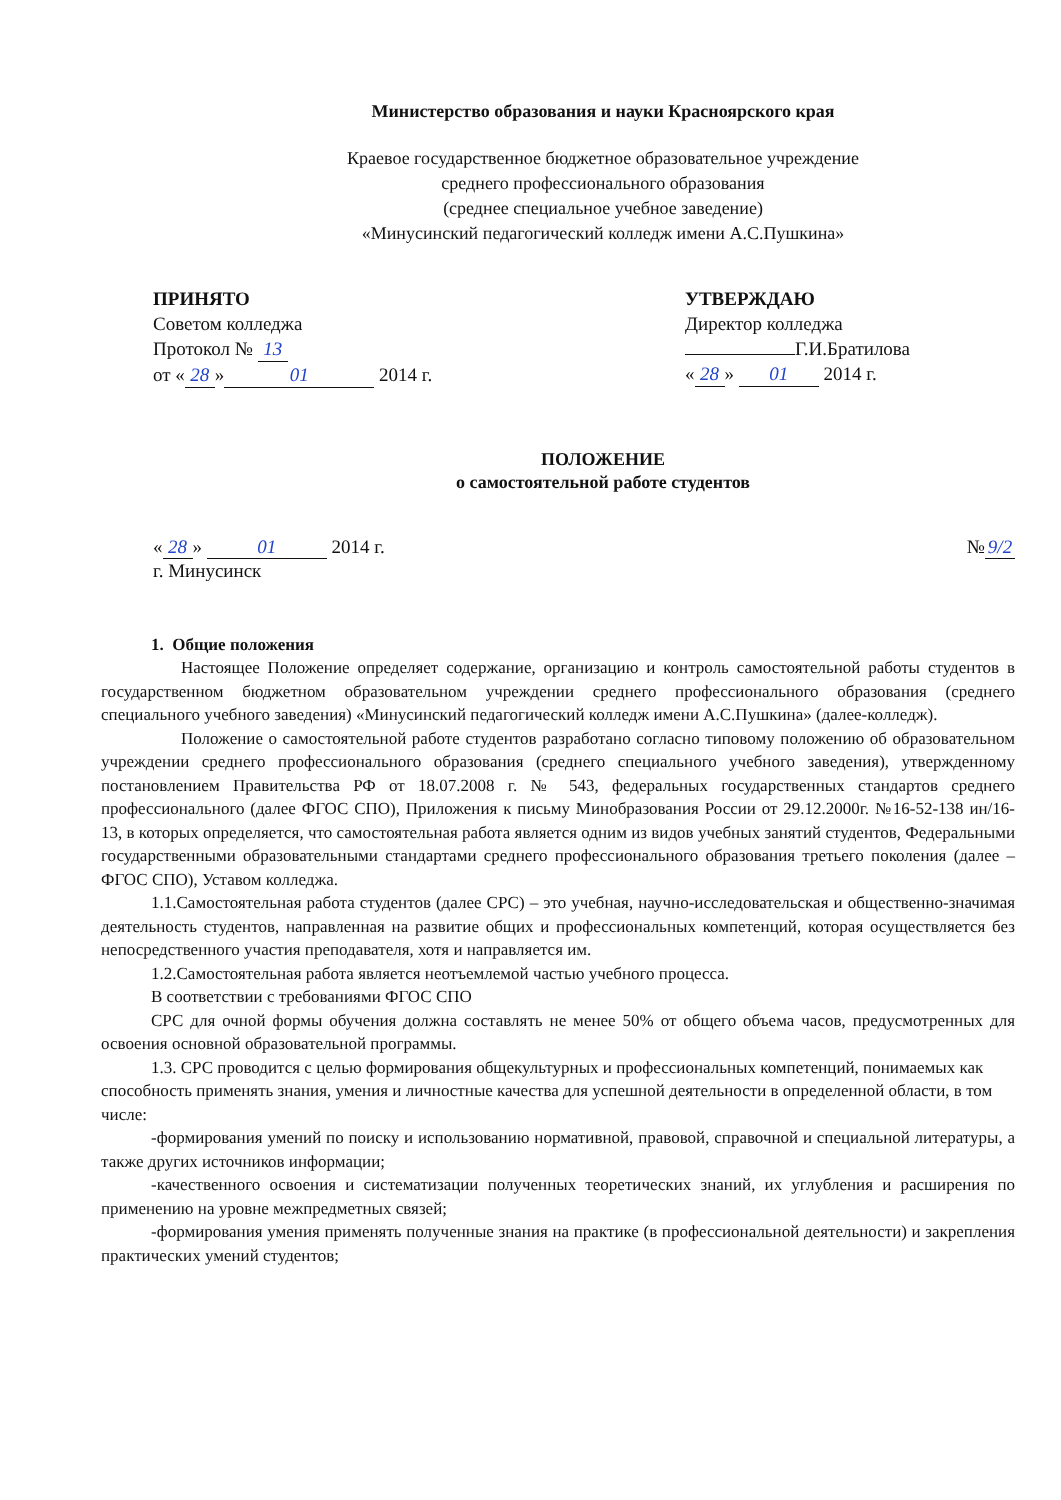Министерство образования и науки Красноярского края
Краевое государственное бюджетное образовательное учреждение
среднего профессионального образования
(среднее специальное учебное заведение)
«Минусинский педагогический колледж имени А.С.Пушкина»
ПРИНЯТО
Советом колледжа
Протокол № 13
от « 28 » 01 2014 г.
УТВЕРЖДАЮ
Директор колледжа
Г.И.Братилова
« 28 » 01 2014 г.
ПОЛОЖЕНИЕ
о самостоятельной работе студентов
« 28 » 01 2014 г.
г. Минусинск
№ 9/2
1. Общие положения
Настоящее Положение определяет содержание, организацию и контроль самостоятельной работы студентов в государственном бюджетном образовательном учреждении среднего профессионального образования (среднего специального учебного заведения) «Минусинский педагогический колледж имени А.С.Пушкина» (далее-колледж).
Положение о самостоятельной работе студентов разработано согласно типовому положению об образовательном учреждении среднего профессионального образования (среднего специального учебного заведения), утвержденному постановлением Правительства РФ от 18.07.2008 г. № 543, федеральных государственных стандартов среднего профессионального (далее ФГОС СПО), Приложения к письму Минобразования России от 29.12.2000г. №16-52-138 ин/16-13, в которых определяется, что самостоятельная работа является одним из видов учебных занятий студентов, Федеральными государственными образовательными стандартами среднего профессионального образования третьего поколения (далее – ФГОС СПО), Уставом колледжа.
1.1.Самостоятельная работа студентов (далее СРС) – это учебная, научно-исследовательская и общественно-значимая деятельность студентов, направленная на развитие общих и профессиональных компетенций, которая осуществляется без непосредственного участия преподавателя, хотя и направляется им.
1.2.Самостоятельная работа является неотъемлемой частью учебного процесса.
В соответствии с требованиями ФГОС СПО
СРС для очной формы обучения должна составлять не менее 50% от общего объема часов, предусмотренных для освоения основной образовательной программы.
1.3. СРС проводится с целью формирования общекультурных и профессиональных компетенций, понимаемых как способность применять знания, умения и личностные качества для успешной деятельности в определенной области, в том числе:
-формирования умений по поиску и использованию нормативной, правовой, справочной и специальной литературы, а также других источников информации;
-качественного освоения и систематизации полученных теоретических знаний, их углубления и расширения по применению на уровне межпредметных связей;
-формирования умения применять полученные знания на практике (в профессиональной деятельности) и закрепления практических умений студентов;